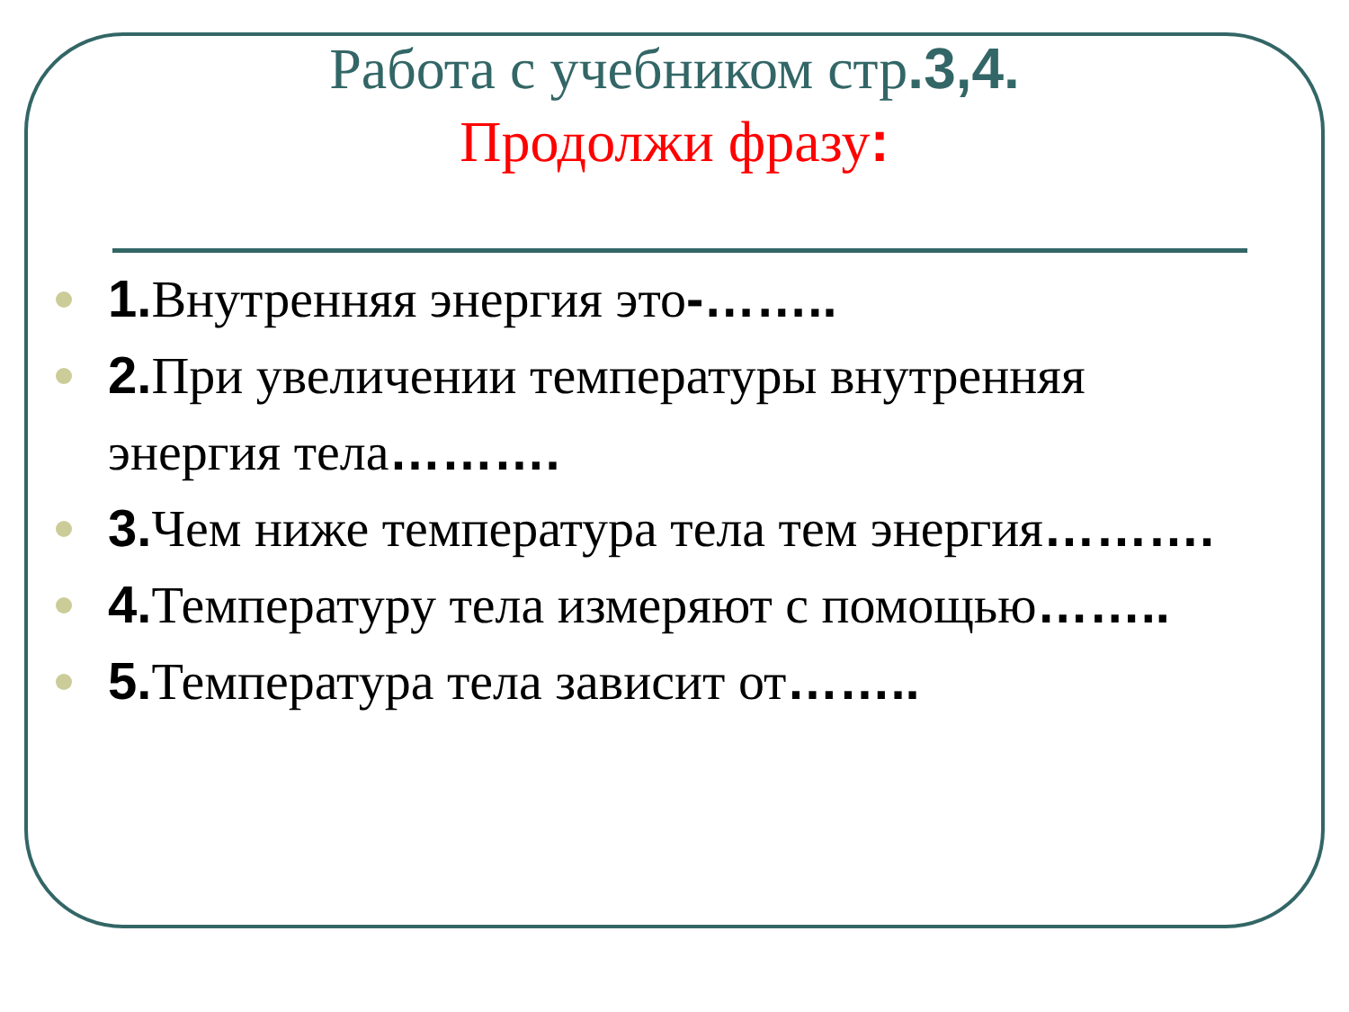Работа с учебником стр.3,4.
Продолжи фразу:
1. Внутренняя энергия это-……..
2. При увеличении температуры внутренняя энергия тела……….
3. Чем ниже температура тела тем энергия……….
4. Температуру тела измеряют с помощью……..
5. Температура тела зависит от……..